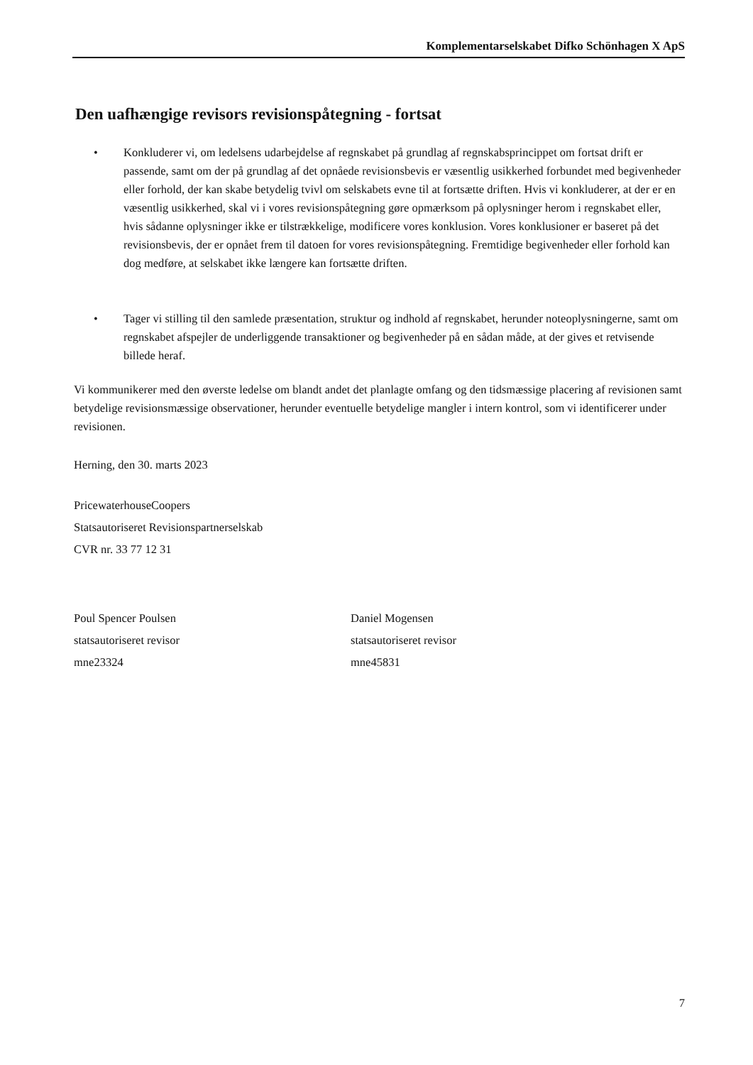Komplementarselskabet Difko Schönhagen X ApS
Den uafhængige revisors revisionspåtegning - fortsat
• Konkluderer vi, om ledelsens udarbejdelse af regnskabet på grundlag af regnskabsprincippet om fortsat drift er passende, samt om der på grundlag af det opnåede revisionsbevis er væsentlig usikkerhed forbundet med begivenheder eller forhold, der kan skabe betydelig tvivl om selskabets evne til at fortsætte driften. Hvis vi konkluderer, at der er en væsentlig usikkerhed, skal vi i vores revisionspåtegning gøre opmærksom på oplysninger herom i regnskabet eller, hvis sådanne oplysninger ikke er tilstrækkelige, modificere vores konklusion. Vores konklusioner er baseret på det revisionsbevis, der er opnået frem til datoen for vores revisionspåtegning. Fremtidige begivenheder eller forhold kan dog medføre, at selskabet ikke længere kan fortsætte driften.
• Tager vi stilling til den samlede præsentation, struktur og indhold af regnskabet, herunder noteoplysningerne, samt om regnskabet afspejler de underliggende transaktioner og begivenheder på en sådan måde, at der gives et retvisende billede heraf.
Vi kommunikerer med den øverste ledelse om blandt andet det planlagte omfang og den tidsmæssige placering af revisionen samt betydelige revisionsmæssige observationer, herunder eventuelle betydelige mangler i intern kontrol, som vi identificerer under revisionen.
Herning, den 30. marts 2023
PricewaterhouseCoopers
Statsautoriseret Revisionspartnerselskab
CVR nr. 33 77 12 31
Poul Spencer Poulsen
statsautoriseret revisor
mne23324
Daniel Mogensen
statsautoriseret revisor
mne45831
7